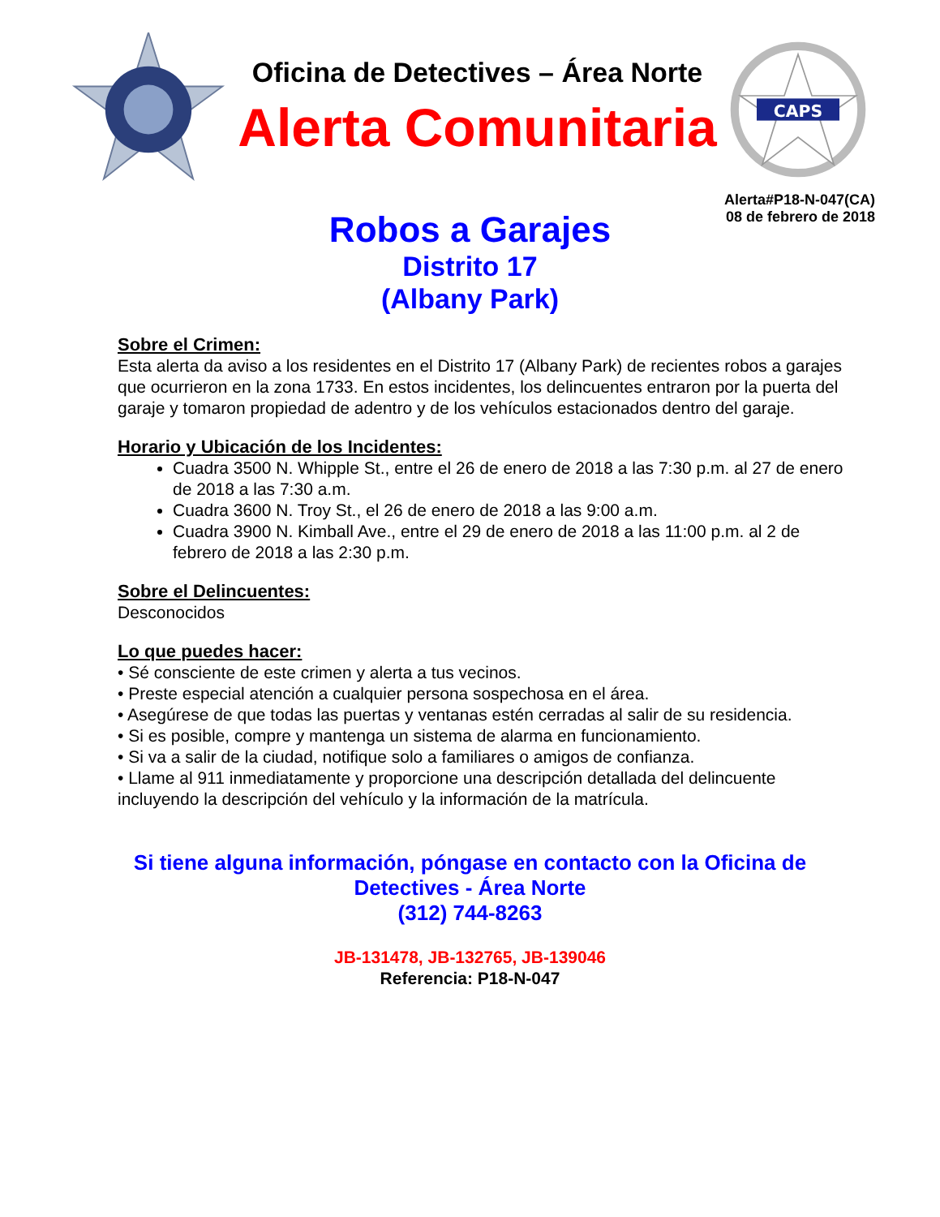Oficina de Detectives – Área Norte
Alerta Comunitaria
CAPS
Alerta#P18-N-047(CA)
08 de febrero de 2018
Robos a Garajes
Distrito 17
(Albany Park)
Sobre el Crimen:
Esta alerta da aviso a los residentes en el Distrito 17 (Albany Park) de recientes robos a garajes que ocurrieron en la zona 1733. En estos incidentes, los delincuentes entraron por la puerta del garaje y tomaron propiedad de adentro y de los vehículos estacionados dentro del garaje.
Horario y Ubicación de los Incidentes:
Cuadra 3500 N. Whipple St., entre el 26 de enero de 2018 a las 7:30 p.m. al 27 de enero de 2018 a las 7:30 a.m.
Cuadra 3600 N. Troy St., el 26 de enero de 2018 a las 9:00 a.m.
Cuadra 3900 N. Kimball Ave., entre el 29 de enero de 2018 a las 11:00 p.m. al 2 de febrero de 2018 a las 2:30 p.m.
Sobre el Delincuentes:
Desconocidos
Lo que puedes hacer:
• Sé consciente de este crimen y alerta a tus vecinos.
• Preste especial atención a cualquier persona sospechosa en el área.
• Asegúrese de que todas las puertas y ventanas estén cerradas al salir de su residencia.
• Si es posible, compre y mantenga un sistema de alarma en funcionamiento.
• Si va a salir de la ciudad, notifique solo a familiares o amigos de confianza.
• Llame al 911 inmediatamente y proporcione una descripción detallada del delincuente incluyendo la descripción del vehículo y la información de la matrícula.
Si tiene alguna información, póngase en contacto con la Oficina de
Detectives - Área Norte
(312) 744-8263
JB-131478, JB-132765, JB-139046
Referencia: P18-N-047